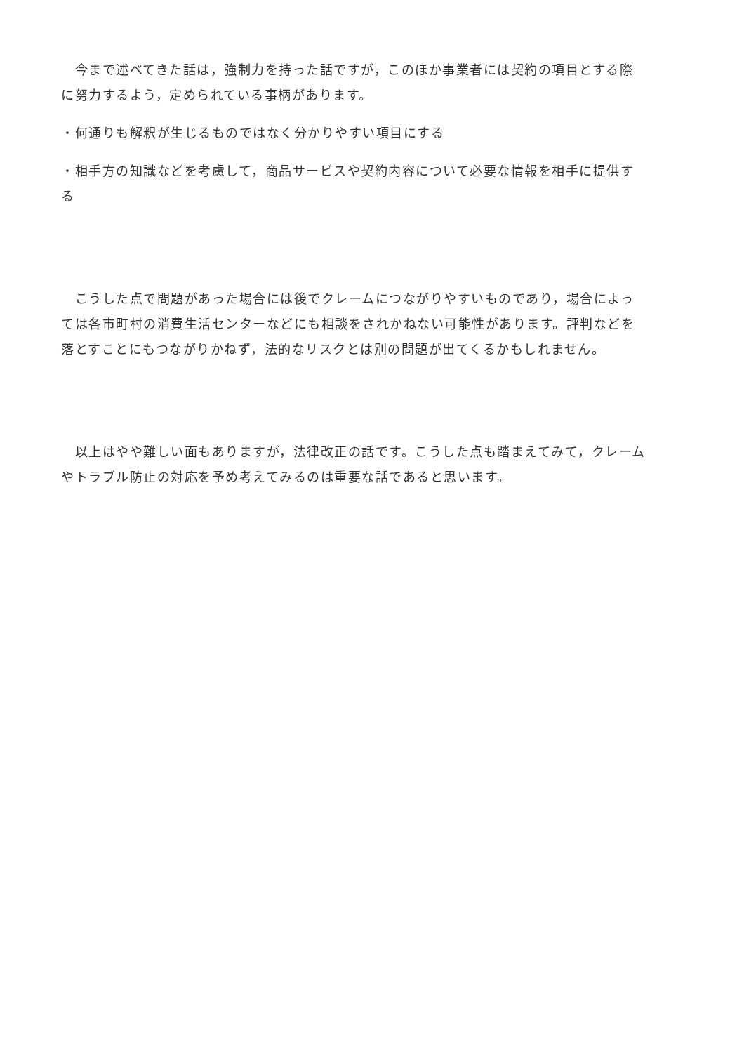今まで述べてきた話は，強制力を持った話ですが，このほか事業者には契約の項目とする際に努力するよう，定められている事柄があります。
・何通りも解釈が生じるものではなく分かりやすい項目にする
・相手方の知識などを考慮して，商品サービスや契約内容について必要な情報を相手に提供する
　こうした点で問題があった場合には後でクレームにつながりやすいものであり，場合によっては各市町村の消費生活センターなどにも相談をされかねない可能性があります。評判などを落とすことにもつながりかねず，法的なリスクとは別の問題が出てくるかもしれません。
　以上はやや難しい面もありますが，法律改正の話です。こうした点も踏まえてみて，クレームやトラブル防止の対応を予め考えてみるのは重要な話であると思います。